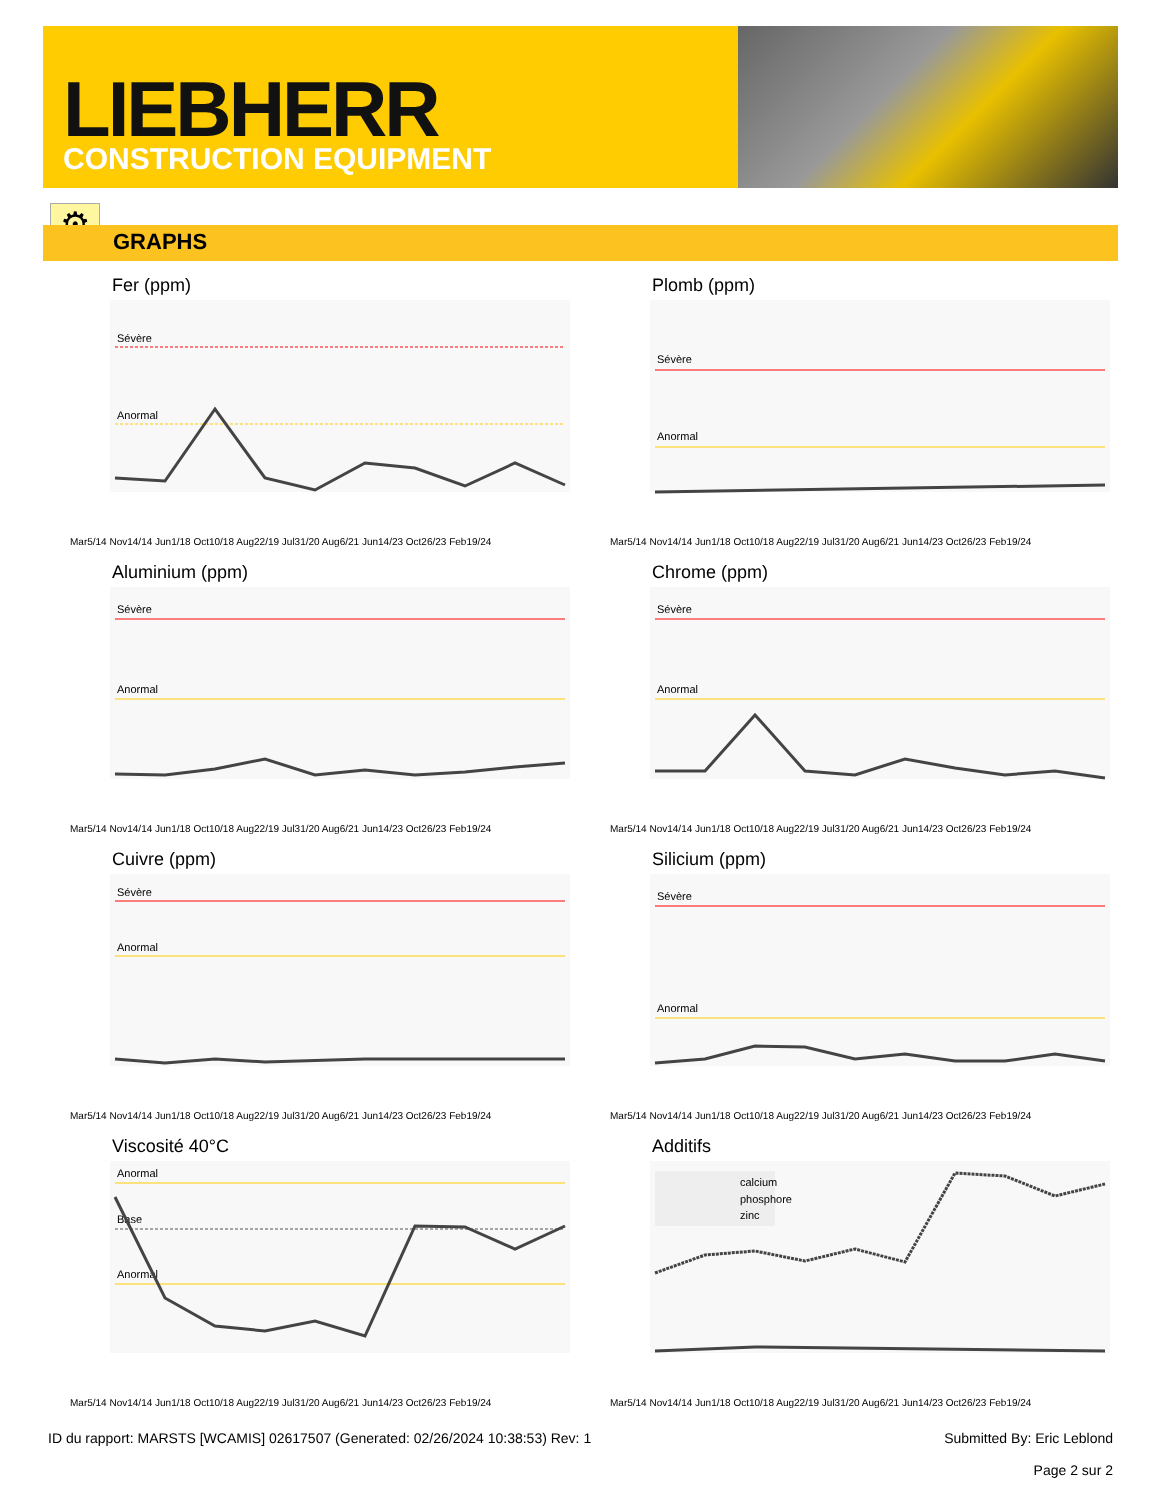LIEBHERR
CONSTRUCTION EQUIPMENT
⚙
GRAPHS
Fer (ppm)
Sévère
Anormal
Mar5/14 Nov14/14 Jun1/18 Oct10/18 Aug22/19 Jul31/20 Aug6/21 Jun14/23 Oct26/23 Feb19/24
Plomb (ppm)
Sévère
Anormal
Mar5/14 Nov14/14 Jun1/18 Oct10/18 Aug22/19 Jul31/20 Aug6/21 Jun14/23 Oct26/23 Feb19/24
Aluminium (ppm)
Sévère
Anormal
Mar5/14 Nov14/14 Jun1/18 Oct10/18 Aug22/19 Jul31/20 Aug6/21 Jun14/23 Oct26/23 Feb19/24
Chrome (ppm)
Sévère
Anormal
Mar5/14 Nov14/14 Jun1/18 Oct10/18 Aug22/19 Jul31/20 Aug6/21 Jun14/23 Oct26/23 Feb19/24
Cuivre (ppm)
Sévère
Anormal
Mar5/14 Nov14/14 Jun1/18 Oct10/18 Aug22/19 Jul31/20 Aug6/21 Jun14/23 Oct26/23 Feb19/24
Silicium (ppm)
Sévère
Anormal
Mar5/14 Nov14/14 Jun1/18 Oct10/18 Aug22/19 Jul31/20 Aug6/21 Jun14/23 Oct26/23 Feb19/24
Viscosité 40°C
Anormal
Base
Anormal
Mar5/14 Nov14/14 Jun1/18 Oct10/18 Aug22/19 Jul31/20 Aug6/21 Jun14/23 Oct26/23 Feb19/24
Additifs
calcium
phosphore
zinc
Mar5/14 Nov14/14 Jun1/18 Oct10/18 Aug22/19 Jul31/20 Aug6/21 Jun14/23 Oct26/23 Feb19/24
ID du rapport: MARSTS [WCAMIS] 02617507 (Generated: 02/26/2024 10:38:53) Rev: 1 Submitted By: Eric Leblond
Page 2 sur 2